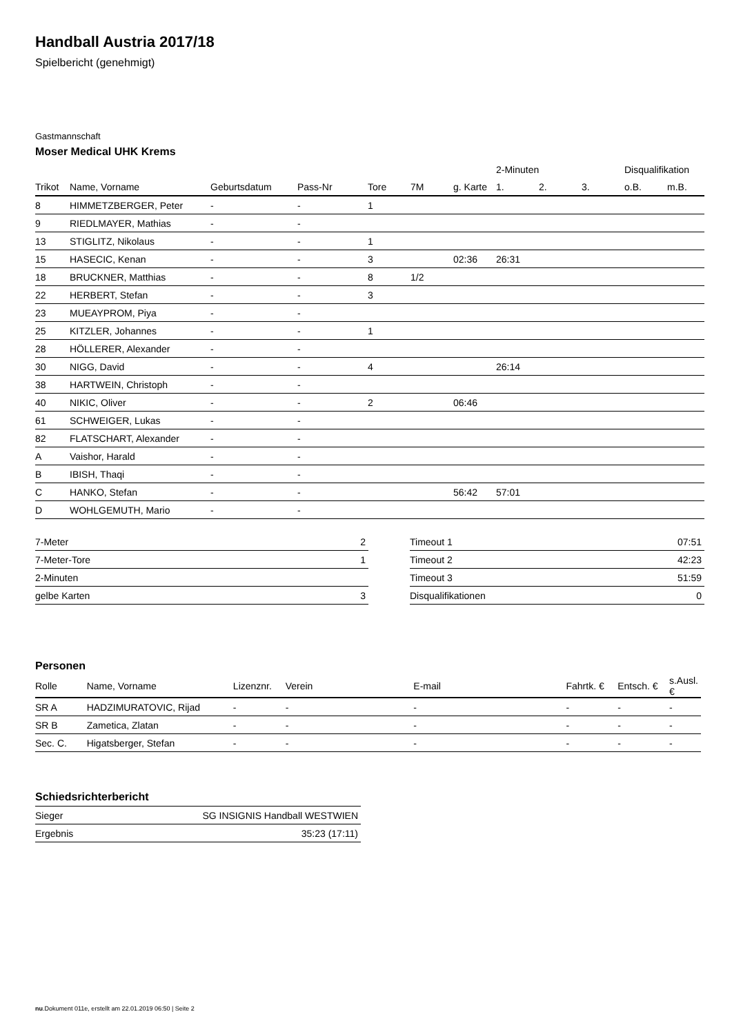Handball Austria 2017/18
Spielbericht (genehmigt)
Gastmannschaft
Moser Medical UHK Krems
| | | | | | | | 2-Minuten | | | Disqualifikation | |
| Trikot | Name, Vorname | Geburtsdatum | Pass-Nr | Tore | 7M | g. Karte | 1. | 2. | 3. | o.B. | m.B. |
| 8 | HIMMETZBERGER, Peter | - | - | 1 | | | | | | | |
| 9 | RIEDLMAYER, Mathias | - | - | | | | | | | | |
| 13 | STIGLITZ, Nikolaus | - | - | 1 | | | | | | | |
| 15 | HASECIC, Kenan | - | - | 3 | | 02:36 | 26:31 | | | | |
| 18 | BRUCKNER, Matthias | - | - | 8 | 1/2 | | | | | | |
| 22 | HERBERT, Stefan | - | - | 3 | | | | | | | |
| 23 | MUEAYPROM, Piya | - | - | | | | | | | | |
| 25 | KITZLER, Johannes | - | - | 1 | | | | | | | |
| 28 | HÖLLERER, Alexander | - | - | | | | | | | | |
| 30 | NIGG, David | - | - | 4 | | | 26:14 | | | | |
| 38 | HARTWEIN, Christoph | - | - | | | | | | | | |
| 40 | NIKIC, Oliver | - | - | 2 | | 06:46 | | | | | |
| 61 | SCHWEIGER, Lukas | - | - | | | | | | | | |
| 82 | FLATSCHART, Alexander | - | - | | | | | | | | |
| A | Vaishor, Harald | - | - | | | | | | | | |
| B | IBISH, Thaqi | - | - | | | | | | | | |
| C | HANKO, Stefan | - | - | | | 56:42 | 57:01 | | | | |
| D | WOHLGEMUTH, Mario | - | - | | | | | | | | |
| 7-Meter | 2 |
| 7-Meter-Tore | 1 |
| 2-Minuten | |
| gelbe Karten | 3 |
| Timeout 1 | 07:51 |
| Timeout 2 | 42:23 |
| Timeout 3 | 51:59 |
| Disqualifikationen | 0 |
Personen
| Rolle | Name, Vorname | Lizenznr. | Verein | E-mail | Fahrtk. € | Entsch. € | s.Ausl. € |
| --- | --- | --- | --- | --- | --- | --- | --- |
| SR A | HADZIMURATOVIC, Rijad | - | - | - | - | - | - |
| SR B | Zametica, Zlatan | - | - | - | - | - | - |
| Sec. C. | Higatsberger, Stefan | - | - | - | - | - | - |
Schiedsrichterbericht
| Sieger | SG INSIGNIS Handball WESTWIEN |
| Ergebnis | 35:23 (17:11) |
nu.Dokument 011e, erstellt am 22.01.2019 06:50 | Seite 2